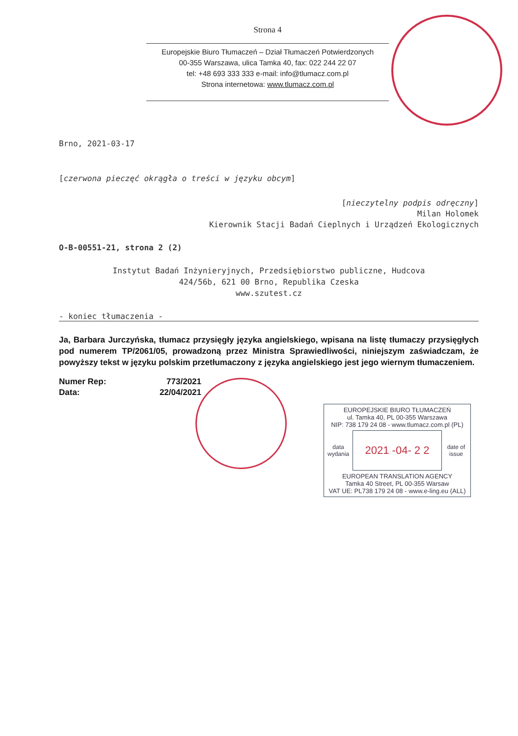Strona 4
Europejskie Biuro Tłumaczeń – Dział Tłumaczeń Potwierdzonych
00-355 Warszawa, ulica Tamka 40, fax: 022 244 22 07
tel: +48 693 333 333 e-mail: info@tlumacz.com.pl
Strona internetowa: www.tlumacz.com.pl
Brno, 2021-03-17
[czerwona pieczęć okrągła o treści w języku obcym]
[nieczytelny podpis odręczny]
Milan Holomek
Kierownik Stacji Badań Cieplnych i Urządzeń Ekologicznych
O-B-00551-21, strona 2 (2)
Instytut Badań Inżynieryjnych, Przedsiębiorstwo publiczne, Hudcova
424/56b, 621 00 Brno, Republika Czeska
www.szutest.cz
- koniec tłumaczenia -
Ja, Barbara Jurczyńska, tłumacz przysięgły języka angielskiego, wpisana na listę tłumaczy przysięgłych pod numerem TP/2061/05, prowadzoną przez Ministra Sprawiedliwości, niniejszym zaświadczam, że powyższy tekst w języku polskim przetłumaczony z języka angielskiego jest jego wiernym tłumaczeniem.
| Numer Rep: | 773/2021 |
| Data: | 22/04/2021 |
EUROPEJSKIE BIURO TŁUMACZEŃ
ul. Tamka 40, PL 00-355 Warszawa
NIP: 738 179 24 08 - www.tlumacz.com.pl (PL)
data wydania 2021 -04- 2 2 date of issue
EUROPEAN TRANSLATION AGENCY
Tamka 40 Street, PL 00-355 Warsaw
VAT UE: PL738 179 24 08 - www.e-ling.eu (ALL)